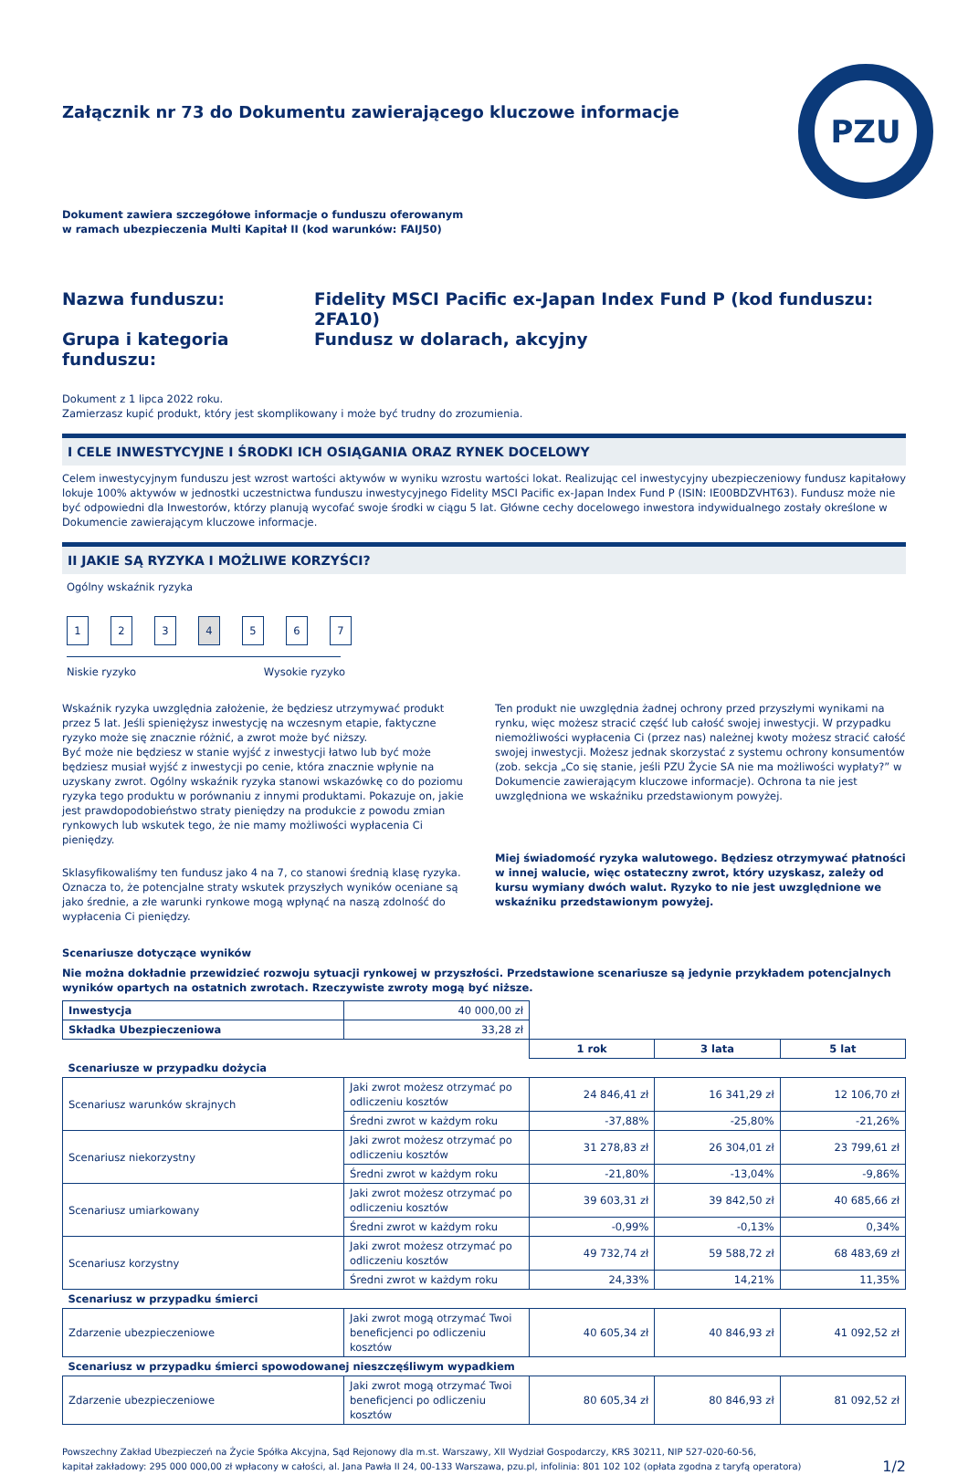PZU
Załącznik nr 73 do Dokumentu zawierającego kluczowe informacje
Dokument zawiera szczegółowe informacje o funduszu oferowanym
w ramach ubezpieczenia Multi Kapitał II (kod warunków: FAIJ50)
Nazwa funduszu:
Fidelity MSCI Pacific ex-Japan Index Fund P (kod funduszu: 2FA10)
Grupa i kategoria funduszu:
Fundusz w dolarach, akcyjny
Dokument z 1 lipca 2022 roku.
Zamierzasz kupić produkt, który jest skomplikowany i może być trudny do zrozumienia.
I CELE INWESTYCYJNE I ŚRODKI ICH OSIĄGANIA ORAZ RYNEK DOCELOWY
Celem inwestycyjnym funduszu jest wzrost wartości aktywów w wyniku wzrostu wartości lokat. Realizując cel inwestycyjny ubezpieczeniowy fundusz kapitałowy lokuje 100% aktywów w jednostki uczestnictwa funduszu inwestycyjnego Fidelity MSCI Pacific ex-Japan Index Fund P (ISIN: IE00BDZVHT63). Fundusz może nie być odpowiedni dla Inwestorów, którzy planują wycofać swoje środki w ciągu 5 lat. Główne cechy docelowego inwestora indywidualnego zostały określone w Dokumencie zawierającym kluczowe informacje.
II JAKIE SĄ RYZYKA I MOŻLIWE KORZYŚCI?
Ogólny wskaźnik ryzyka
1234567
Niskie ryzyko Wysokie ryzyko
Wskaźnik ryzyka uwzględnia założenie, że będziesz utrzymywać produkt przez 5 lat. Jeśli spieniężysz inwestycję na wczesnym etapie, faktyczne ryzyko może się znacznie różnić, a zwrot może być niższy.
Być może nie będziesz w stanie wyjść z inwestycji łatwo lub być może będziesz musiał wyjść z inwestycji po cenie, która znacznie wpłynie na uzyskany zwrot. Ogólny wskaźnik ryzyka stanowi wskazówkę co do poziomu ryzyka tego produktu w porównaniu z innymi produktami. Pokazuje on, jakie jest prawdopodobieństwo straty pieniędzy na produkcie z powodu zmian rynkowych lub wskutek tego, że nie mamy możliwości wypłacenia Ci pieniędzy.
Sklasyfikowaliśmy ten fundusz jako 4 na 7, co stanowi średnią klasę ryzyka. Oznacza to, że potencjalne straty wskutek przyszłych wyników oceniane są jako średnie, a złe warunki rynkowe mogą wpłynąć na naszą zdolność do wypłacenia Ci pieniędzy.
Ten produkt nie uwzględnia żadnej ochrony przed przyszłymi wynikami na rynku, więc możesz stracić część lub całość swojej inwestycji. W przypadku niemożliwości wypłacenia Ci (przez nas) należnej kwoty możesz stracić całość swojej inwestycji. Możesz jednak skorzystać z systemu ochrony konsumentów (zob. sekcja „Co się stanie, jeśli PZU Życie SA nie ma możliwości wypłaty?” w Dokumencie zawierającym kluczowe informacje). Ochrona ta nie jest uwzględniona we wskaźniku przedstawionym powyżej.
Miej świadomość ryzyka walutowego. Będziesz otrzymywać płatności w innej walucie, więc ostateczny zwrot, który uzyskasz, zależy od kursu wymiany dwóch walut. Ryzyko to nie jest uwzględnione we wskaźniku przedstawionym powyżej.
Scenariusze dotyczące wyników
Nie można dokładnie przewidzieć rozwoju sytuacji rynkowej w przyszłości. Przedstawione scenariusze są jedynie przykładem potencjalnych wyników opartych na ostatnich zwrotach. Rzeczywiste zwroty mogą być niższe.
| Inwestycja | 40 000,00 zł | | | |
| Składka Ubezpieczeniowa | 33,28 zł | | | |
| | | 1 rok | 3 lata | 5 lat |
| Scenariusze w przypadku dożycia | | | | |
| Scenariusz warunków skrajnych | Jaki zwrot możesz otrzymać po odliczeniu kosztów | 24 846,41 zł | 16 341,29 zł | 12 106,70 zł |
| | Średni zwrot w każdym roku | -37,88% | -25,80% | -21,26% |
| Scenariusz niekorzystny | Jaki zwrot możesz otrzymać po odliczeniu kosztów | 31 278,83 zł | 26 304,01 zł | 23 799,61 zł |
| | Średni zwrot w każdym roku | -21,80% | -13,04% | -9,86% |
| Scenariusz umiarkowany | Jaki zwrot możesz otrzymać po odliczeniu kosztów | 39 603,31 zł | 39 842,50 zł | 40 685,66 zł |
| | Średni zwrot w każdym roku | -0,99% | -0,13% | 0,34% |
| Scenariusz korzystny | Jaki zwrot możesz otrzymać po odliczeniu kosztów | 49 732,74 zł | 59 588,72 zł | 68 483,69 zł |
| | Średni zwrot w każdym roku | 24,33% | 14,21% | 11,35% |
| Scenariusz w przypadku śmierci | | | | |
| Zdarzenie ubezpieczeniowe | Jaki zwrot mogą otrzymać Twoi beneficjenci po odliczeniu kosztów | 40 605,34 zł | 40 846,93 zł | 41 092,52 zł |
| Scenariusz w przypadku śmierci spowodowanej nieszczęśliwym wypadkiem | | | | |
| Zdarzenie ubezpieczeniowe | Jaki zwrot mogą otrzymać Twoi beneficjenci po odliczeniu kosztów | 80 605,34 zł | 80 846,93 zł | 81 092,52 zł |
Powszechny Zakład Ubezpieczeń na Życie Spółka Akcyjna, Sąd Rejonowy dla m.st. Warszawy, XII Wydział Gospodarczy, KRS 30211, NIP 527-020-60-56,
kapitał zakładowy: 295 000 000,00 zł wpłacony w całości, al. Jana Pawła II 24, 00-133 Warszawa, pzu.pl, infolinia: 801 102 102 (opłata zgodna z taryfą operatora)
1/2